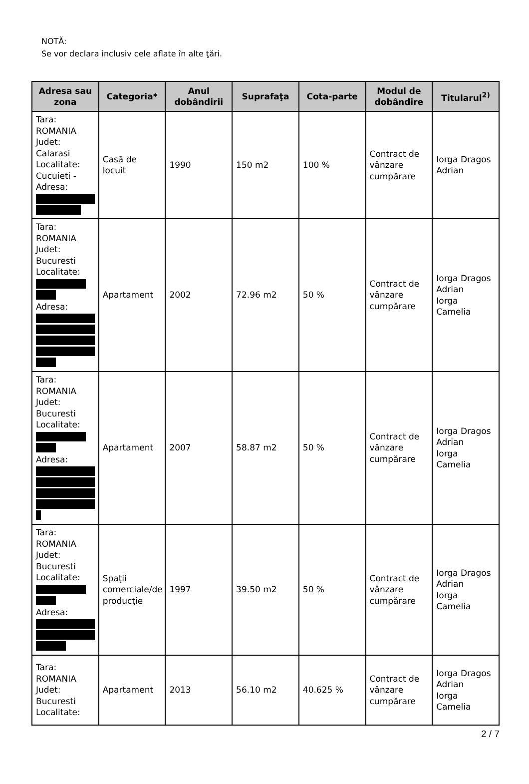NOTĂ:
Se vor declara inclusiv cele aflate în alte ţări.
| Adresa sau zona | Categoria* | Anul dobândirii | Suprafaţa | Cota-parte | Modul de dobândire | Titularul<sup>2)</sup> |
| --- | --- | --- | --- | --- | --- | --- |
| Tara: ROMANIA Judet: Calarasi Localitate: Cucuieti - Adresa: | Casă de locuit | 1990 | 150 m2 | 100 % | Contract de vânzare cumpărare | Iorga Dragos Adrian |
| Tara: ROMANIA Judet: Bucuresti Localitate: Adresa: | Apartament | 2002 | 72.96 m2 | 50 % | Contract de vânzare cumpărare | Iorga Dragos Adrian Iorga Camelia |
| Tara: ROMANIA Judet: Bucuresti Localitate: Adresa: | Apartament | 2007 | 58.87 m2 | 50 % | Contract de vânzare cumpărare | Iorga Dragos Adrian Iorga Camelia |
| Tara: ROMANIA Judet: Bucuresti Localitate: Adresa: | Spaţii comerciale/de producţie | 1997 | 39.50 m2 | 50 % | Contract de vânzare cumpărare | Iorga Dragos Adrian Iorga Camelia |
| Tara: ROMANIA Judet: Bucuresti Localitate: | Apartament | 2013 | 56.10 m2 | 40.625 % | Contract de vânzare cumpărare | Iorga Dragos Adrian Iorga Camelia |
2 / 7